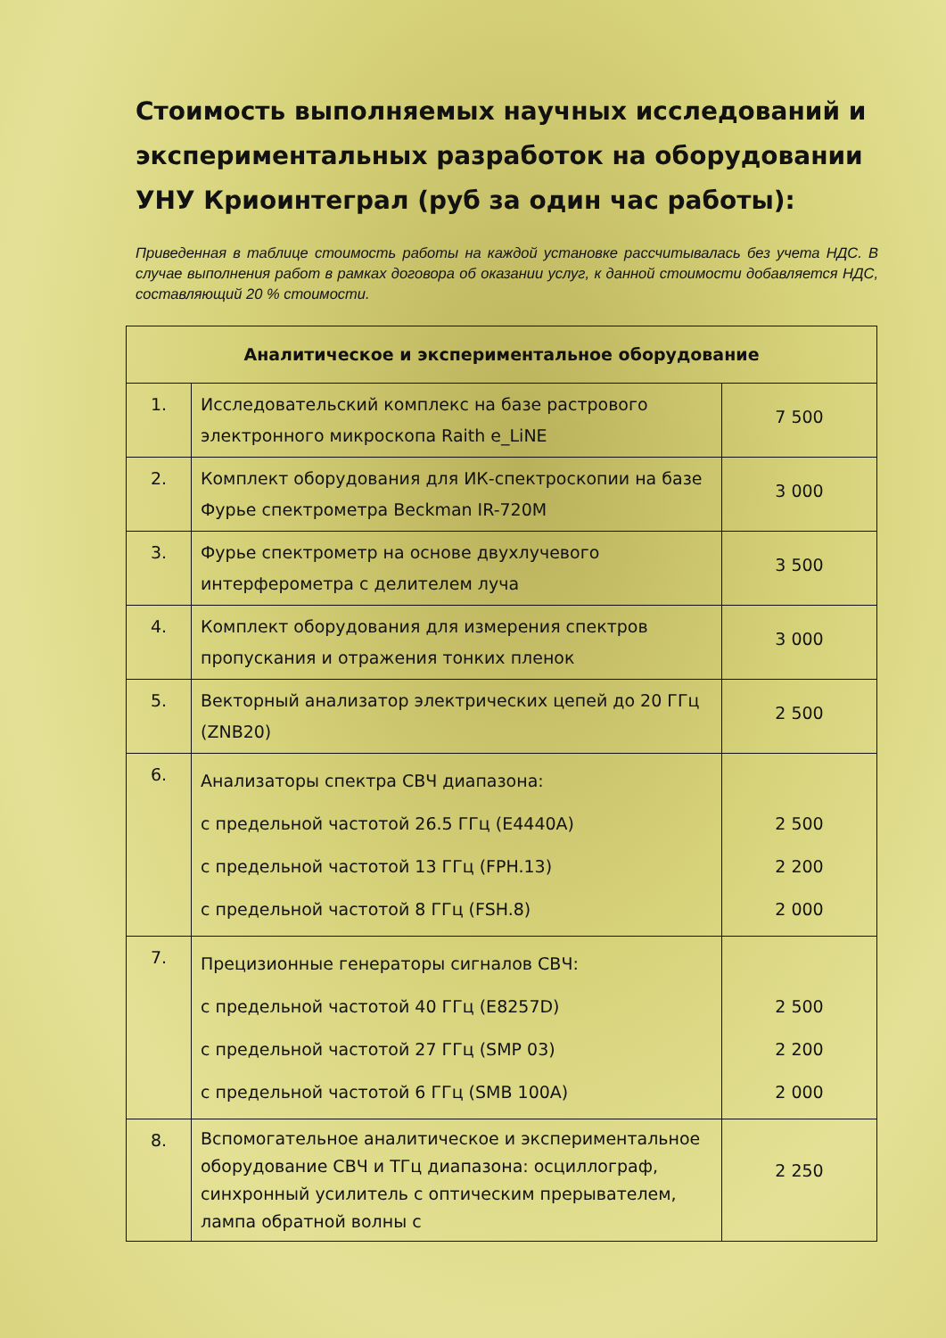Стоимость выполняемых научных исследований и экспериментальных разработок на оборудовании УНУ Криоинтеграл (руб за один час работы):
Приведенная в таблице стоимость работы на каждой установке рассчитывалась без учета НДС. В случае выполнения работ в рамках договора об оказании услуг, к данной стоимости добавляется НДС, составляющий 20 % стоимости.
| Аналитическое и экспериментальное оборудование | | |
| --- | --- | --- |
| 1. | Исследовательский комплекс на базе растрового электронного микроскопа Raith e_LiNE | 7 500 |
| 2. | Комплект оборудования для ИК-спектроскопии на базе Фурье спектрометра Beckman IR-720M | 3 000 |
| 3. | Фурье спектрометр на основе двухлучевого интерферометра с делителем луча | 3 500 |
| 4. | Комплект оборудования для измерения спектров пропускания и отражения тонких пленок | 3 000 |
| 5. | Векторный анализатор электрических цепей до 20 ГГц (ZNB20) | 2 500 |
| 6. | Анализаторы спектра СВЧ диапазона: с предельной частотой 26.5 ГГц (E4440A) с предельной частотой 13 ГГц (FPH.13) с предельной частотой 8 ГГц (FSH.8) | 2 500 2 200 2 000 |
| 7. | Прецизионные генераторы сигналов СВЧ: с предельной частотой 40 ГГц (E8257D) с предельной частотой 27 ГГц (SMP 03) с предельной частотой 6 ГГц (SMB 100A) | 2 500 2 200 2 000 |
| 8. | Вспомогательное аналитическое и экспериментальное оборудование СВЧ и ТГц диапазона: осциллограф, синхронный усилитель с оптическим прерывателем, лампа обратной волны с | 2 250 |